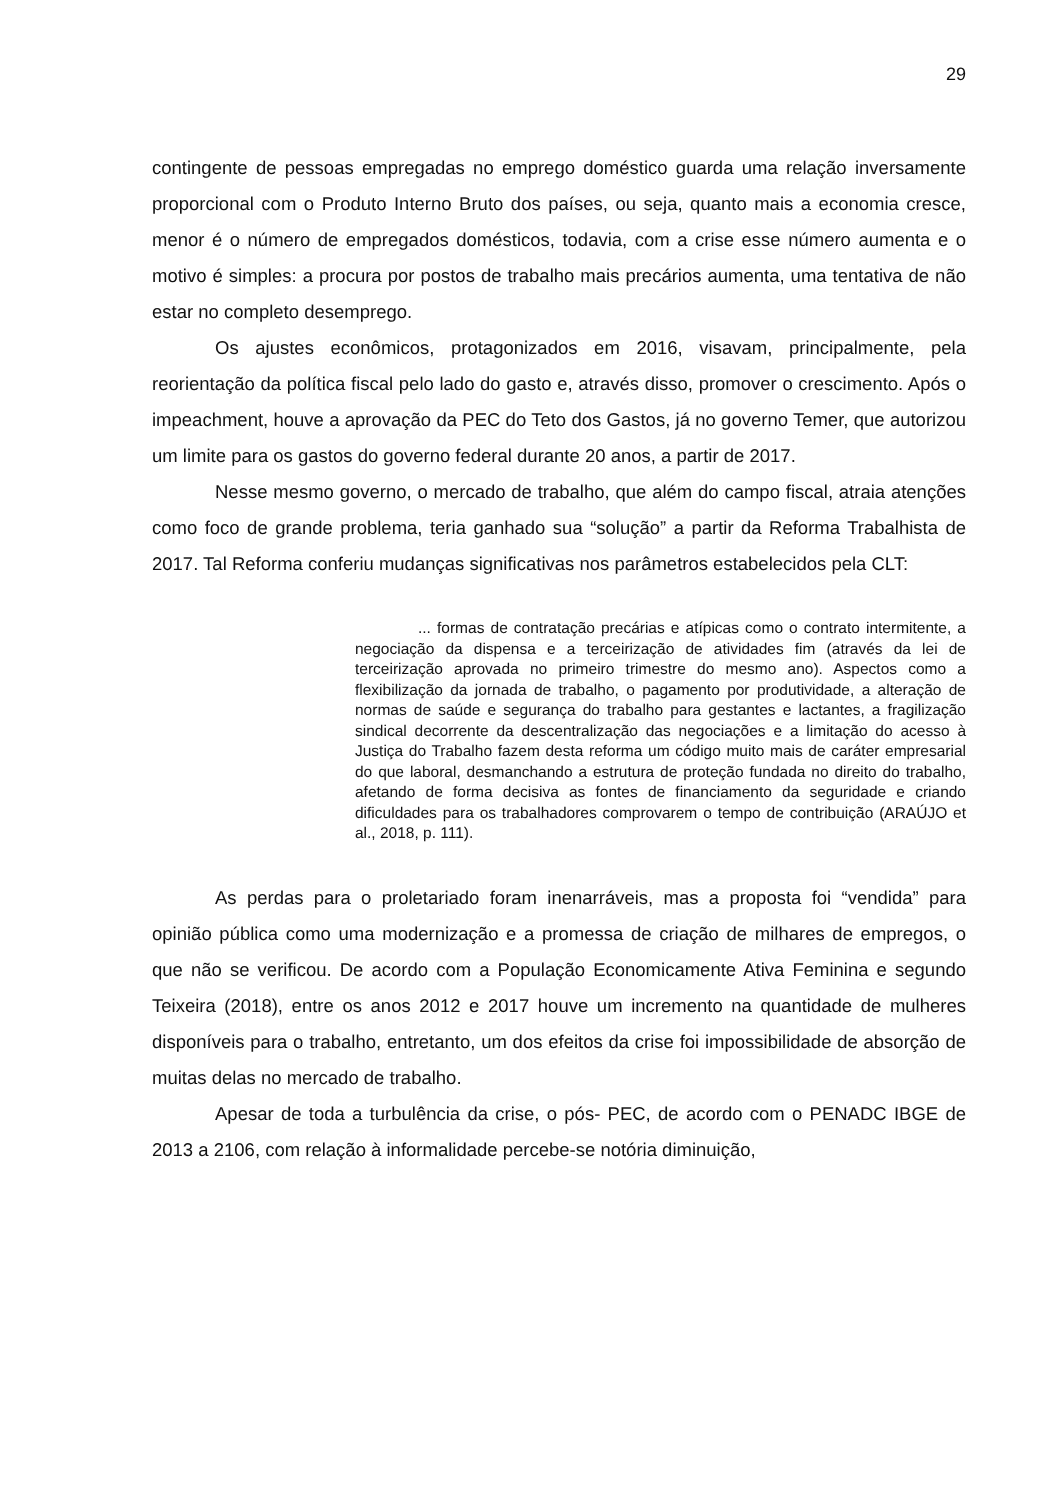29
contingente de pessoas empregadas no emprego doméstico guarda uma relação inversamente proporcional com o Produto Interno Bruto dos países, ou seja, quanto mais a economia cresce, menor é o número de empregados domésticos, todavia, com a crise esse número aumenta e o motivo é simples: a procura por postos de trabalho mais precários aumenta, uma tentativa de não estar no completo desemprego.
Os ajustes econômicos, protagonizados em 2016, visavam, principalmente, pela reorientação da política fiscal pelo lado do gasto e, através disso, promover o crescimento. Após o impeachment, houve a aprovação da PEC do Teto dos Gastos, já no governo Temer, que autorizou um limite para os gastos do governo federal durante 20 anos, a partir de 2017.
Nesse mesmo governo, o mercado de trabalho, que além do campo fiscal, atraia atenções como foco de grande problema, teria ganhado sua “solução” a partir da Reforma Trabalhista de 2017. Tal Reforma conferiu mudanças significativas nos parâmetros estabelecidos pela CLT:
... formas de contratação precárias e atípicas como o contrato intermitente, a negociação da dispensa e a terceirização de atividades fim (através da lei de terceirização aprovada no primeiro trimestre do mesmo ano). Aspectos como a flexibilização da jornada de trabalho, o pagamento por produtividade, a alteração de normas de saúde e segurança do trabalho para gestantes e lactantes, a fragilização sindical decorrente da descentralização das negociações e a limitação do acesso à Justiça do Trabalho fazem desta reforma um código muito mais de caráter empresarial do que laboral, desmanchando a estrutura de proteção fundada no direito do trabalho, afetando de forma decisiva as fontes de financiamento da seguridade e criando dificuldades para os trabalhadores comprovarem o tempo de contribuição (ARAÚJO et al., 2018, p. 111).
As perdas para o proletariado foram inenarráveis, mas a proposta foi “vendida” para opinião pública como uma modernização e a promessa de criação de milhares de empregos, o que não se verificou. De acordo com a População Economicamente Ativa Feminina e segundo Teixeira (2018), entre os anos 2012 e 2017 houve um incremento na quantidade de mulheres disponíveis para o trabalho, entretanto, um dos efeitos da crise foi impossibilidade de absorção de muitas delas no mercado de trabalho.
Apesar de toda a turbulência da crise, o pós- PEC, de acordo com o PENADC IBGE de 2013 a 2106, com relação à informalidade percebe-se notória diminuição,